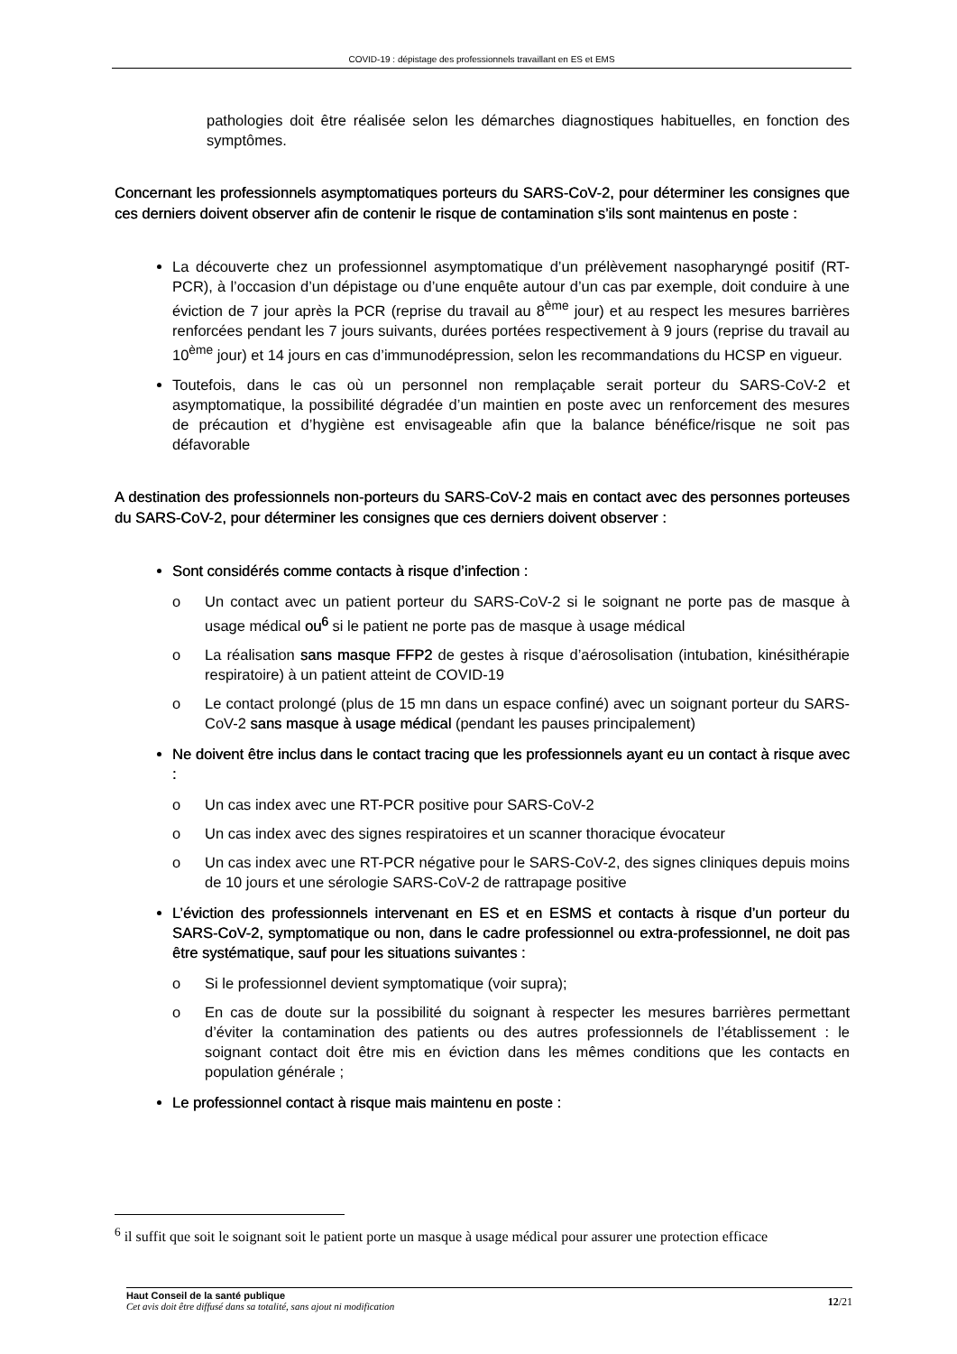COVID-19 : dépistage des professionnels travaillant en ES et EMS
pathologies doit être réalisée selon les démarches diagnostiques habituelles, en fonction des symptômes.
Concernant les professionnels asymptomatiques porteurs du SARS-CoV-2, pour déterminer les consignes que ces derniers doivent observer afin de contenir le risque de contamination s’ils sont maintenus en poste :
La découverte chez un professionnel asymptomatique d’un prélèvement nasopharyngé positif (RT-PCR), à l’occasion d’un dépistage ou d’une enquête autour d’un cas par exemple, doit conduire à une éviction de 7 jour après la PCR (reprise du travail au 8<sup>ème</sup> jour) et au respect les mesures barrières renforcées pendant les 7 jours suivants, durées portées respectivement à 9 jours (reprise du travail au 10<sup>ème</sup> jour) et 14 jours en cas d’immunodépression, selon les recommandations du HCSP en vigueur.
Toutefois, dans le cas où un personnel non remplaçable serait porteur du SARS-CoV-2 et asymptomatique, la possibilité dégradée d’un maintien en poste avec un renforcement des mesures de précaution et d’hygiène est envisageable afin que la balance bénéfice/risque ne soit pas défavorable
A destination des professionnels non-porteurs du SARS-CoV-2 mais en contact avec des personnes porteuses du SARS-CoV-2, pour déterminer les consignes que ces derniers doivent observer :
Sont considérés comme contacts à risque d’infection :
o Un contact avec un patient porteur du SARS-CoV-2 si le soignant ne porte pas de masque à usage médical ou<sup>6</sup> si le patient ne porte pas de masque à usage médical
o La réalisation sans masque FFP2 de gestes à risque d’aérosolisation (intubation, kinésithérapie respiratoire) à un patient atteint de COVID-19
o Le contact prolongé (plus de 15 mn dans un espace confiné) avec un soignant porteur du SARS-CoV-2 sans masque à usage médical (pendant les pauses principalement)
Ne doivent être inclus dans le contact tracing que les professionnels ayant eu un contact à risque avec :
o Un cas index avec une RT-PCR positive pour SARS-CoV-2
o Un cas index avec des signes respiratoires et un scanner thoracique évocateur
o Un cas index avec une RT-PCR négative pour le SARS-CoV-2, des signes cliniques depuis moins de 10 jours et une sérologie SARS-CoV-2 de rattrapage positive
L’éviction des professionnels intervenant en ES et en ESMS et contacts à risque d’un porteur du SARS-CoV-2, symptomatique ou non, dans le cadre professionnel ou extra-professionnel, ne doit pas être systématique, sauf pour les situations suivantes :
o Si le professionnel devient symptomatique (voir supra);
o En cas de doute sur la possibilité du soignant à respecter les mesures barrières permettant d’éviter la contamination des patients ou des autres professionnels de l’établissement : le soignant contact doit être mis en éviction dans les mêmes conditions que les contacts en population générale ;
Le professionnel contact à risque mais maintenu en poste :
<sup>6</sup> il suffit que soit le soignant soit le patient porte un masque à usage médical pour assurer une protection efficace
Haut Conseil de la santé publique
Cet avis doit être diffusé dans sa totalité, sans ajout ni modification
12/21